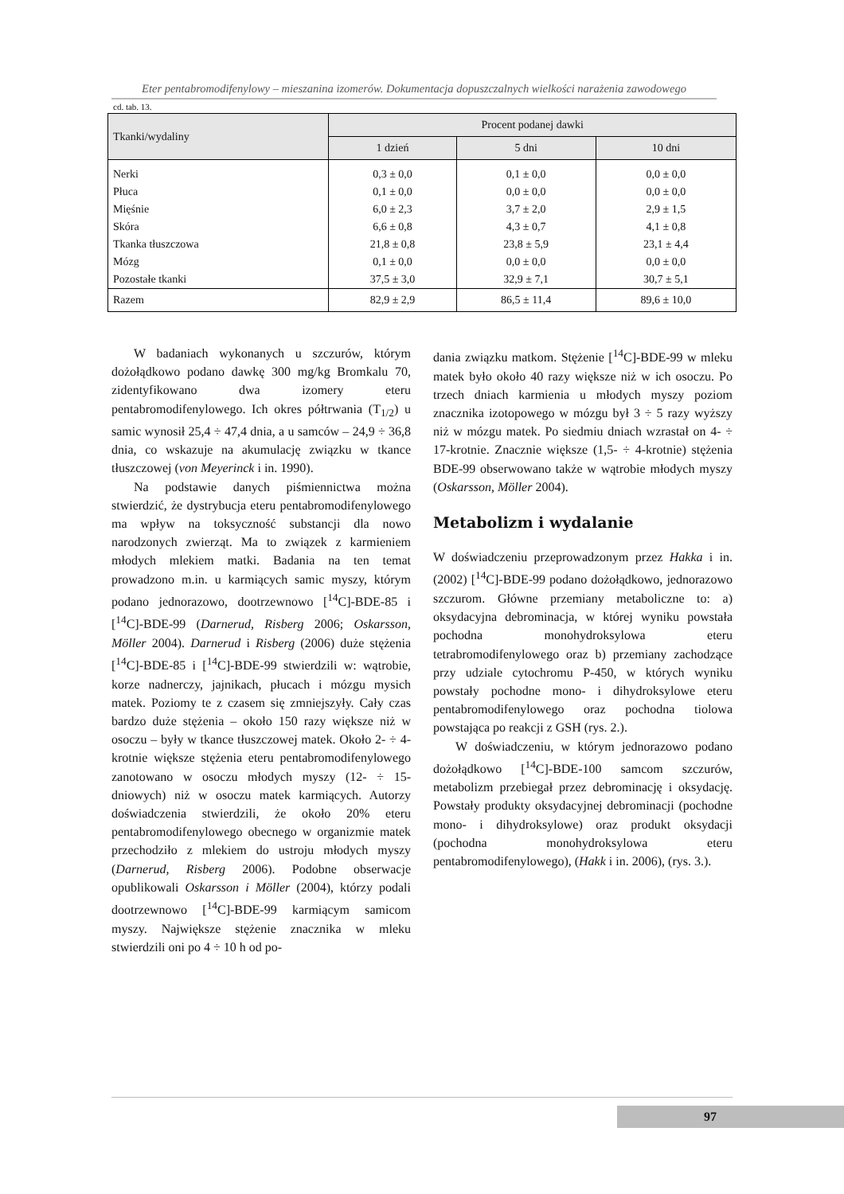Eter pentabromodifenylowy – mieszanina izomerów. Dokumentacja dopuszczalnych wielkości narażenia zawodowego
cd. tab. 13.
| Tkanki/wydaliny | Procent podanej dawki | | |
| --- | --- | --- | --- |
| | 1 dzień | 5 dni | 10 dni |
| Nerki | 0,3 ± 0,0 | 0,1 ± 0,0 | 0,0 ± 0,0 |
| Płuca | 0,1 ± 0,0 | 0,0 ± 0,0 | 0,0 ± 0,0 |
| Mięśnie | 6,0 ± 2,3 | 3,7 ± 2,0 | 2,9 ± 1,5 |
| Skóra | 6,6 ± 0,8 | 4,3 ± 0,7 | 4,1 ± 0,8 |
| Tkanka tłuszczowa | 21,8 ± 0,8 | 23,8 ± 5,9 | 23,1 ± 4,4 |
| Mózg | 0,1 ± 0,0 | 0,0 ± 0,0 | 0,0 ± 0,0 |
| Pozostałe tkanki | 37,5 ± 3,0 | 32,9 ± 7,1 | 30,7 ± 5,1 |
| Razem | 82,9 ± 2,9 | 86,5 ± 11,4 | 89,6 ± 10,0 |
W badaniach wykonanych u szczurów, którym dożołądkowo podano dawkę 300 mg/kg Bromkalu 70, zidentyfikowano dwa izomery eteru pentabromodifenylowego. Ich okres półtrwania (T<sub>1/2</sub>) u samic wynosił 25,4 ÷ 47,4 dnia, a u samców – 24,9 ÷ 36,8 dnia, co wskazuje na akumulację związku w tkance tłuszczowej (von Meyerinck i in. 1990).
Na podstawie danych piśmiennictwa można stwierdzić, że dystrybucja eteru pentabromodifenylowego ma wpływ na toksyczność substancji dla nowo narodzonych zwierząt. Ma to związek z karmieniem młodych mlekiem matki. Badania na ten temat prowadzono m.in. u karmiących samic myszy, którym podano jednorazowo, dootrzewnowo [<sup>14</sup>C]-BDE-85 i [<sup>14</sup>C]-BDE-99 (Darnerud, Risberg 2006; Oskarsson, Möller 2004). Darnerud i Risberg (2006) duże stężenia [<sup>14</sup>C]-BDE-85 i [<sup>14</sup>C]-BDE-99 stwierdzili w: wątrobie, korze nadnerczy, jajnikach, płucach i mózgu mysich matek. Poziomy te z czasem się zmniejszyły. Cały czas bardzo duże stężenia – około 150 razy większe niż w osoczu – były w tkance tłuszczowej matek. Około 2- ÷ 4-krotnie większe stężenia eteru pentabromodifenylowego zanotowano w osoczu młodych myszy (12- ÷ 15-dniowych) niż w osoczu matek karmiących. Autorzy doświadczenia stwierdzili, że około 20% eteru pentabromodifenylowego obecnego w organizmie matek przechodziło z mlekiem do ustroju młodych myszy (Darnerud, Risberg 2006). Podobne obserwacje opublikowali Oskarsson i Möller (2004), którzy podali dootrzewnowo [<sup>14</sup>C]-BDE-99 karmiącym samicom myszy. Największe stężenie znacznika w mleku stwierdzili oni po 4 ÷ 10 h od po-
dania związku matkom. Stężenie [<sup>14</sup>C]-BDE-99 w mleku matek było około 40 razy większe niż w ich osoczu. Po trzech dniach karmienia u młodych myszy poziom znacznika izotopowego w mózgu był 3 ÷ 5 razy wyższy niż w mózgu matek. Po siedmiu dniach wzrastał on 4- ÷ 17-krotnie. Znacznie większe (1,5- ÷ 4-krotnie) stężenia BDE-99 obserwowano także w wątrobie młodych myszy (Oskarsson, Möller 2004).
Metabolizm i wydalanie
W doświadczeniu przeprowadzonym przez Hakka i in. (2002) [<sup>14</sup>C]-BDE-99 podano dożołądkowo, jednorazowo szczurom. Główne przemiany metaboliczne to: a) oksydacyjna debrominacja, w której wyniku powstała pochodna monohydroksylowa eteru tetrabromodifenylowego oraz b) przemiany zachodzące przy udziale cytochromu P-450, w których wyniku powstały pochodne mono- i dihydroksylowe eteru pentabromodifenylowego oraz pochodna tiolowa powstająca po reakcji z GSH (rys. 2.).
W doświadczeniu, w którym jednorazowo podano dożołądkowo [<sup>14</sup>C]-BDE-100 samcom szczurów, metabolizm przebiegał przez debrominację i oksydację. Powstały produkty oksydacyjnej debrominacji (pochodne mono- i dihydroksylowe) oraz produkt oksydacji (pochodna monohydroksylowa eteru pentabromodifenylowego), (Hakk i in. 2006), (rys. 3.).
97